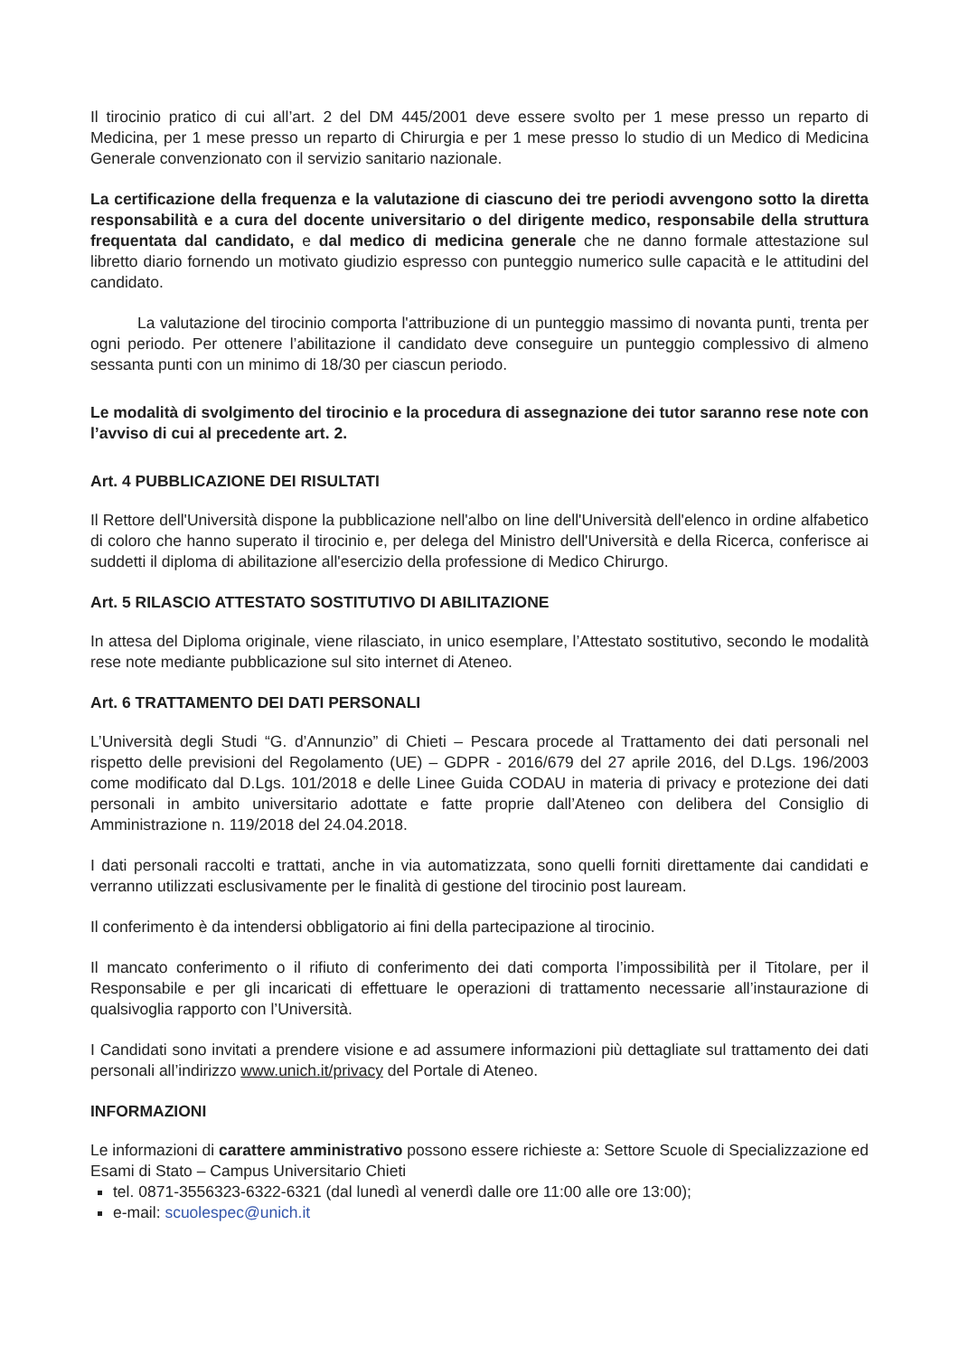Il tirocinio pratico di cui all’art. 2 del DM 445/2001 deve essere svolto per 1 mese presso un reparto di Medicina, per 1 mese presso un reparto di Chirurgia e per 1 mese presso lo studio di un Medico di Medicina Generale convenzionato con il servizio sanitario nazionale.
La certificazione della frequenza e la valutazione di ciascuno dei tre periodi avvengono sotto la diretta responsabilità e a cura del docente universitario o del dirigente medico, responsabile della struttura frequentata dal candidato, e dal medico di medicina generale che ne danno formale attestazione sul libretto diario fornendo un motivato giudizio espresso con punteggio numerico sulle capacità e le attitudini del candidato.
La valutazione del tirocinio comporta l'attribuzione di un punteggio massimo di novanta punti, trenta per ogni periodo. Per ottenere l’abilitazione il candidato deve conseguire un punteggio complessivo di almeno sessanta punti con un minimo di 18/30 per ciascun periodo.
Le modalità di svolgimento del tirocinio e la procedura di assegnazione dei tutor saranno rese note con l’avviso di cui al precedente art. 2.
Art. 4 PUBBLICAZIONE DEI RISULTATI
Il Rettore dell'Università dispone la pubblicazione nell'albo on line dell'Università dell'elenco in ordine alfabetico di coloro che hanno superato il tirocinio e, per delega del Ministro dell'Università e della Ricerca, conferisce ai suddetti il diploma di abilitazione all'esercizio della professione di Medico Chirurgo.
Art. 5 RILASCIO ATTESTATO SOSTITUTIVO DI ABILITAZIONE
In attesa del Diploma originale, viene rilasciato, in unico esemplare, l’Attestato sostitutivo, secondo le modalità rese note mediante pubblicazione sul sito internet di Ateneo.
Art. 6 TRATTAMENTO DEI DATI PERSONALI
L’Università degli Studi “G. d’Annunzio” di Chieti – Pescara procede al Trattamento dei dati personali nel rispetto delle previsioni del Regolamento (UE) – GDPR - 2016/679 del 27 aprile 2016, del D.Lgs. 196/2003 come modificato dal D.Lgs. 101/2018 e delle Linee Guida CODAU in materia di privacy e protezione dei dati personali in ambito universitario adottate e fatte proprie dall’Ateneo con delibera del Consiglio di Amministrazione n. 119/2018 del 24.04.2018.
I dati personali raccolti e trattati, anche in via automatizzata, sono quelli forniti direttamente dai candidati e verranno utilizzati esclusivamente per le finalità di gestione del tirocinio post lauream.
Il conferimento è da intendersi obbligatorio ai fini della partecipazione al tirocinio.
Il mancato conferimento o il rifiuto di conferimento dei dati comporta l’impossibilità per il Titolare, per il Responsabile e per gli incaricati di effettuare le operazioni di trattamento necessarie all’instaurazione di qualsivoglia rapporto con l’Università.
I Candidati sono invitati a prendere visione e ad assumere informazioni più dettagliate sul trattamento dei dati personali all’indirizzo www.unich.it/privacy del Portale di Ateneo.
INFORMAZIONI
Le informazioni di carattere amministrativo possono essere richieste a: Settore Scuole di Specializzazione ed Esami di Stato – Campus Universitario Chieti
tel. 0871-3556323-6322-6321 (dal lunedì al venerdì dalle ore 11:00 alle ore 13:00);
e-mail: scuolespec@unich.it